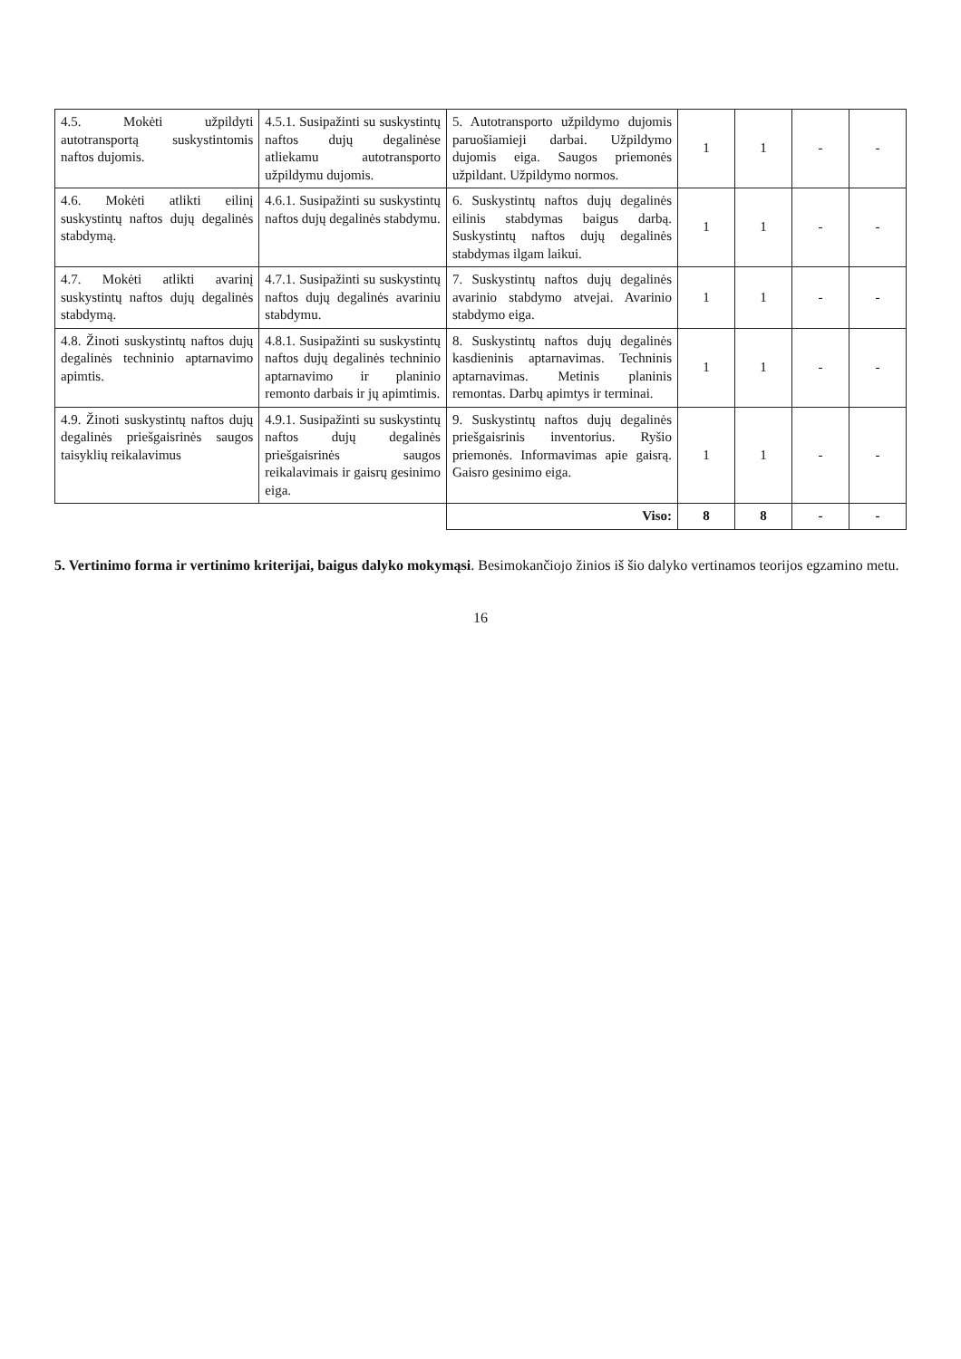| 4.5. Mokėti užpildyti autotransportą suskystintomis naftos dujomis. | 4.5.1. Susipažinti su suskystintų naftos dujų degalinėse atliekamu autotransporto užpildymu dujomis. | 5. Autotransporto užpildymo dujomis paruošiamieji darbai. Užpildymo dujomis eiga. Saugos priemonės užpildant. Užpildymo normos. | 1 | 1 | - | - |
| 4.6. Mokėti atlikti eilinį suskystintų naftos dujų degalinės stabdymą. | 4.6.1. Susipažinti su suskystintų naftos dujų degalinės stabdymu. | 6. Suskystintų naftos dujų degalinės eilinis stabdymas baigus darbą. Suskystintų naftos dujų degalinės stabdymas ilgam laikui. | 1 | 1 | - | - |
| 4.7. Mokėti atlikti avarinį suskystintų naftos dujų degalinės stabdymą. | 4.7.1. Susipažinti su suskystintų naftos dujų degalinės avariniu stabdymu. | 7. Suskystintų naftos dujų degalinės avarinio stabdymo atvejai. Avarinio stabdymo eiga. | 1 | 1 | - | - |
| 4.8. Žinoti suskystintų naftos dujų degalinės techninio aptarnavimo apimtis. | 4.8.1. Susipažinti su suskystintų naftos dujų degalinės techninio aptarnavimo ir planinio remonto darbais ir jų apimtimis. | 8. Suskystintų naftos dujų degalinės kasdieninis aptarnavimas. Techninis aptarnavimas. Metinis planinis remontas. Darbų apimtys ir terminai. | 1 | 1 | - | - |
| 4.9. Žinoti suskystintų naftos dujų degalinės priešgaisrinės saugos taisyklių reikalavimus | 4.9.1. Susipažinti su suskystintų naftos dujų degalinės priešgaisrinės saugos reikalavimais ir gaisrų gesinimo eiga. | 9. Suskystintų naftos dujų degalinės priešgaisrinis inventorius. Ryšio priemonės. Informavimas apie gaisrą. Gaisro gesinimo eiga. | 1 | 1 | - | - |
| | | Viso: | 8 | 8 | - | - |
5. Vertinimo forma ir vertinimo kriterijai, baigus dalyko mokymąsi. Besimokančiojo žinios iš šio dalyko vertinamos teorijos egzamino metu.
16